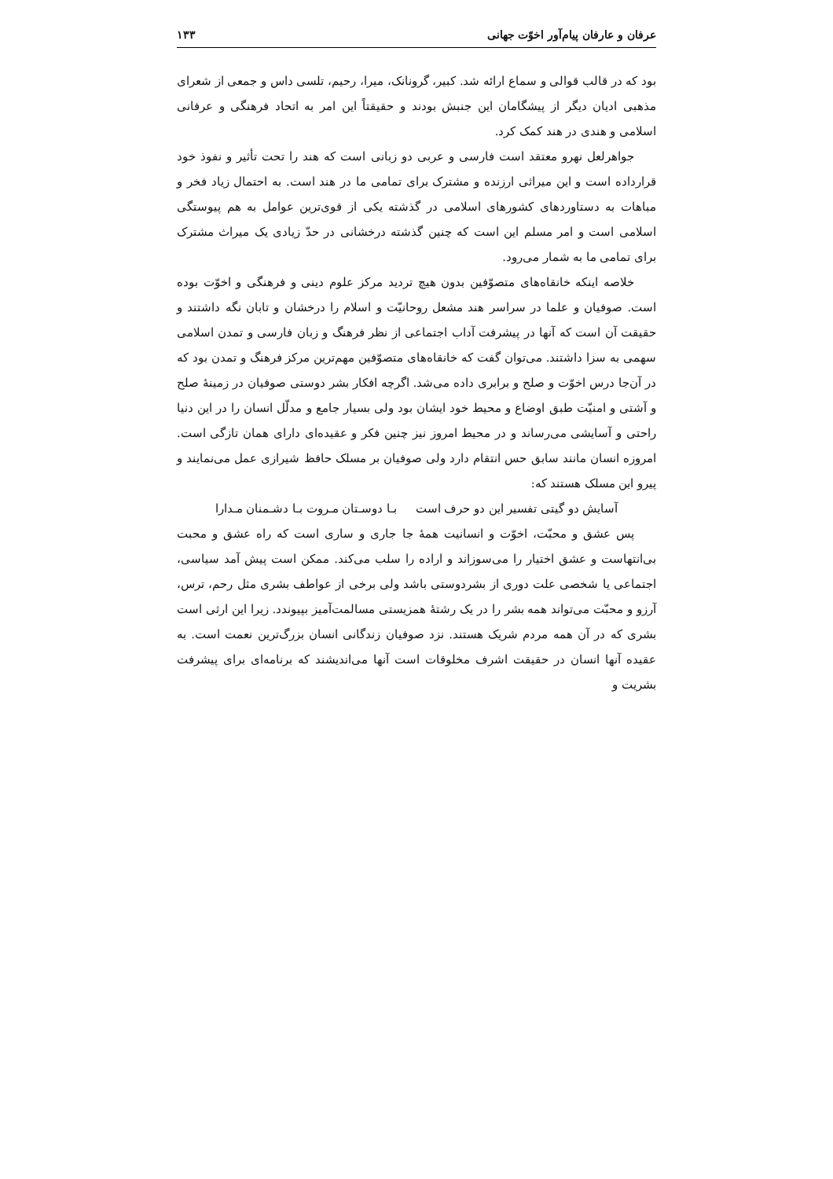عرفان و عارفان پیام‌آور اخوّت جهانی ۱۳۳
بود که در قالب قوالی و سماع ارائه شد. کبیر، گرونانک، میرا، رحیم، تلسی داس و جمعی از شعرای مذهبی ادیان دیگر از پیشگامان این جنبش بودند و حقیقتاً این امر به اتحاد فرهنگی و عرفانی اسلامی و هندی در هند کمک کرد.
جواهرلعل نهرو معتقد است فارسی و عربی دو زبانی است که هند را تحت تأثیر و نفوذ خود قرارداده است و این میراثی ارزنده و مشترک برای تمامی ما در هند است. به احتمال زیاد فخر و مباهات به دستاوردهای کشورهای اسلامی در گذشته یکی از قوی‌ترین عوامل به هم پیوستگی اسلامی است و امر مسلم این است که چنین گذشته درخشانی در حدّ زیادی یک میراث مشترک برای تمامی ما به شمار می‌رود.
خلاصه اینکه خانقاه‌های متصوّفین بدون هیچ تردید مرکز علوم دینی و فرهنگی و اخوّت بوده است. صوفیان و علما در سراسر هند مشعل روحانیّت و اسلام را درخشان و تابان نگه داشتند و حقیقت آن است که آنها در پیشرفت آداب اجتماعی از نظر فرهنگ و زبان فارسی و تمدن اسلامی سهمی به سزا داشتند. می‌توان گفت که خانقاه‌های متصوّفین مهم‌ترین مرکز فرهنگ و تمدن بود که در آن‌جا درس اخوّت و صلح و برابری داده می‌شد. اگرچه افکار بشر دوستی صوفیان در زمینهٔ صلح و آشتی و امنیّت طبق اوضاع و محیط خود ایشان بود ولی بسیار جامع و مدلّل انسان را در این دنیا راحتی و آسایشی می‌رساند و در محیط امروز نیز چنین فکر و عقیده‌ای دارای همان تازگی است. امروزه انسان مانند سابق حس انتقام دارد ولی صوفیان بر مسلک حافظ شیرازی عمل می‌نمایند و پیرو این مسلک هستند که:
آسایش دو گیتی تفسیر این دو حرف است بـا دوسـتان مـروت بـا دشـمنان مـدارا
پس عشق و محبّت، اخوّت و انسانیت همهٔ جا جاری و ساری است که راه عشق و محبت بی‌انتهاست و عشق اختیار را می‌سوزاند و اراده را سلب می‌کند. ممکن است پیش آمد سیاسی، اجتماعی یا شخصی علت دوری از بشردوستی باشد ولی برخی از عواطف بشری مثل رحم، ترس، آرزو و محبّت می‌تواند همه بشر را در یک رشتهٔ همزیستی مسالمت‌آمیز بپیوندد. زیرا این ارثی است بشری که در آن همه مردم شریک هستند. نزد صوفیان زندگانی انسان بزرگ‌ترین نعمت است. به عقیده آنها انسان در حقیقت اشرف مخلوقات است آنها می‌اندیشند که برنامه‌ای برای پیشرفت بشریت و